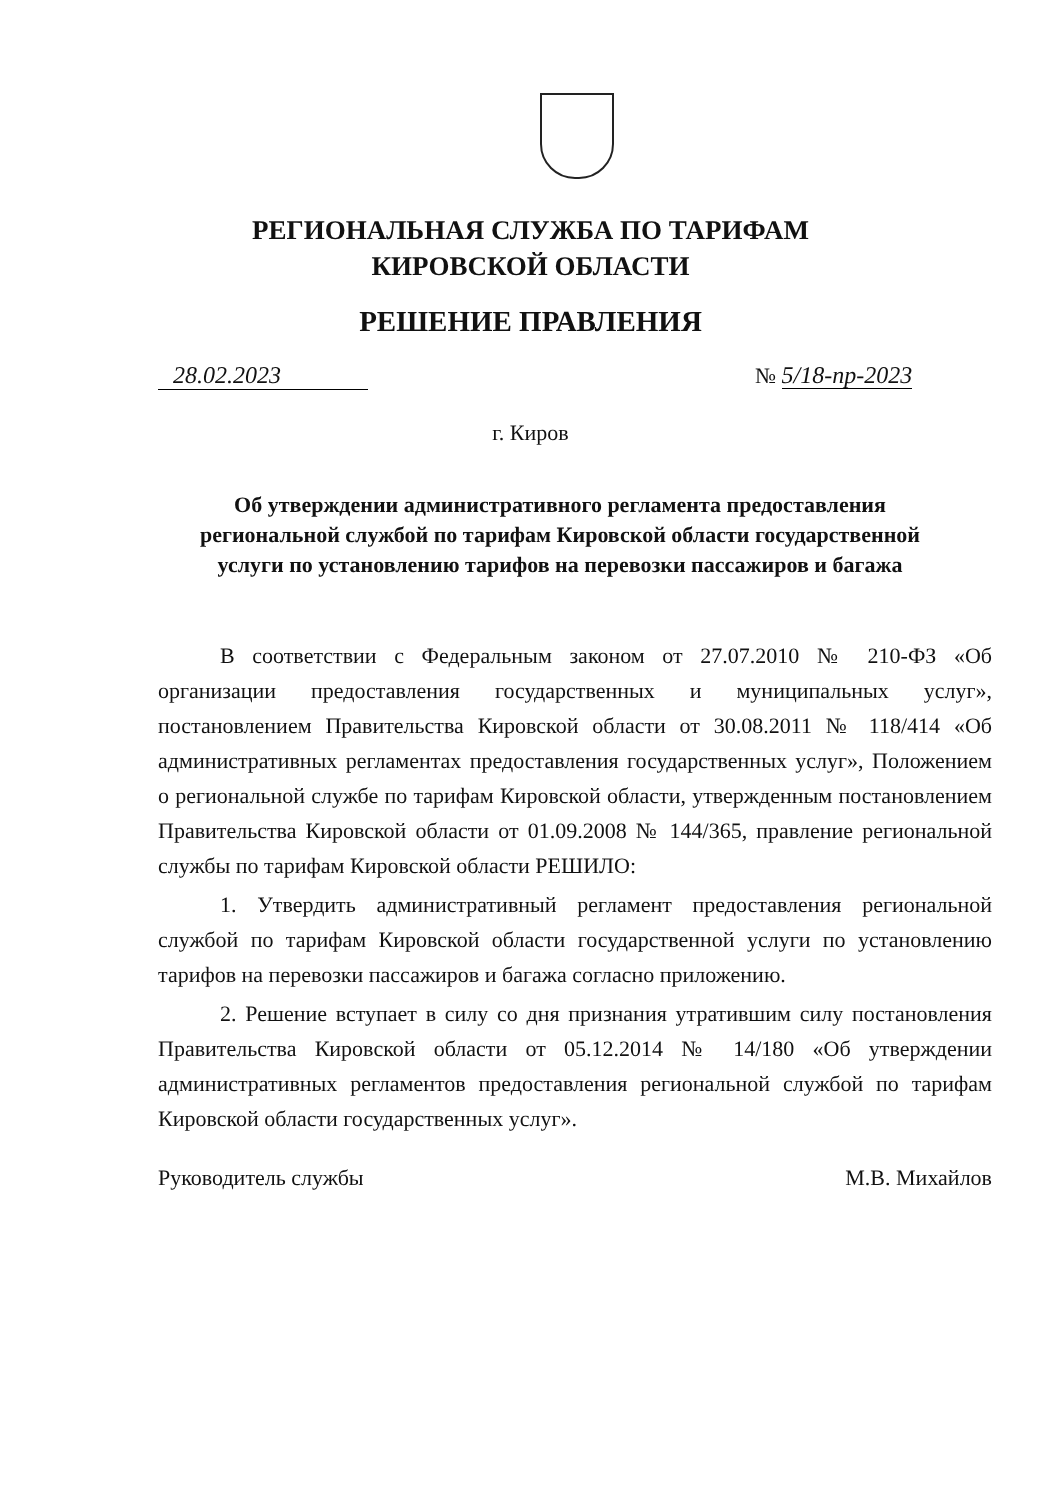РЕГИОНАЛЬНАЯ СЛУЖБА ПО ТАРИФАМ
КИРОВСКОЙ ОБЛАСТИ
РЕШЕНИЕ ПРАВЛЕНИЯ
28.02.2023 № 5/18-пр-2023
г. Киров
Об утверждении административного регламента предоставления региональной службой по тарифам Кировской области государственной услуги по установлению тарифов на перевозки пассажиров и багажа
В соответствии с Федеральным законом от 27.07.2010 № 210-ФЗ «Об организации предоставления государственных и муниципальных услуг», постановлением Правительства Кировской области от 30.08.2011 № 118/414 «Об административных регламентах предоставления государственных услуг», Положением о региональной службе по тарифам Кировской области, утвержденным постановлением Правительства Кировской области от 01.09.2008 № 144/365, правление региональной службы по тарифам Кировской области РЕШИЛО:
1. Утвердить административный регламент предоставления региональной службой по тарифам Кировской области государственной услуги по установлению тарифов на перевозки пассажиров и багажа согласно приложению.
2. Решение вступает в силу со дня признания утратившим силу постановления Правительства Кировской области от 05.12.2014 № 14/180 «Об утверждении административных регламентов предоставления региональной службой по тарифам Кировской области государственных услуг».
Руководитель службы М.В. Михайлов